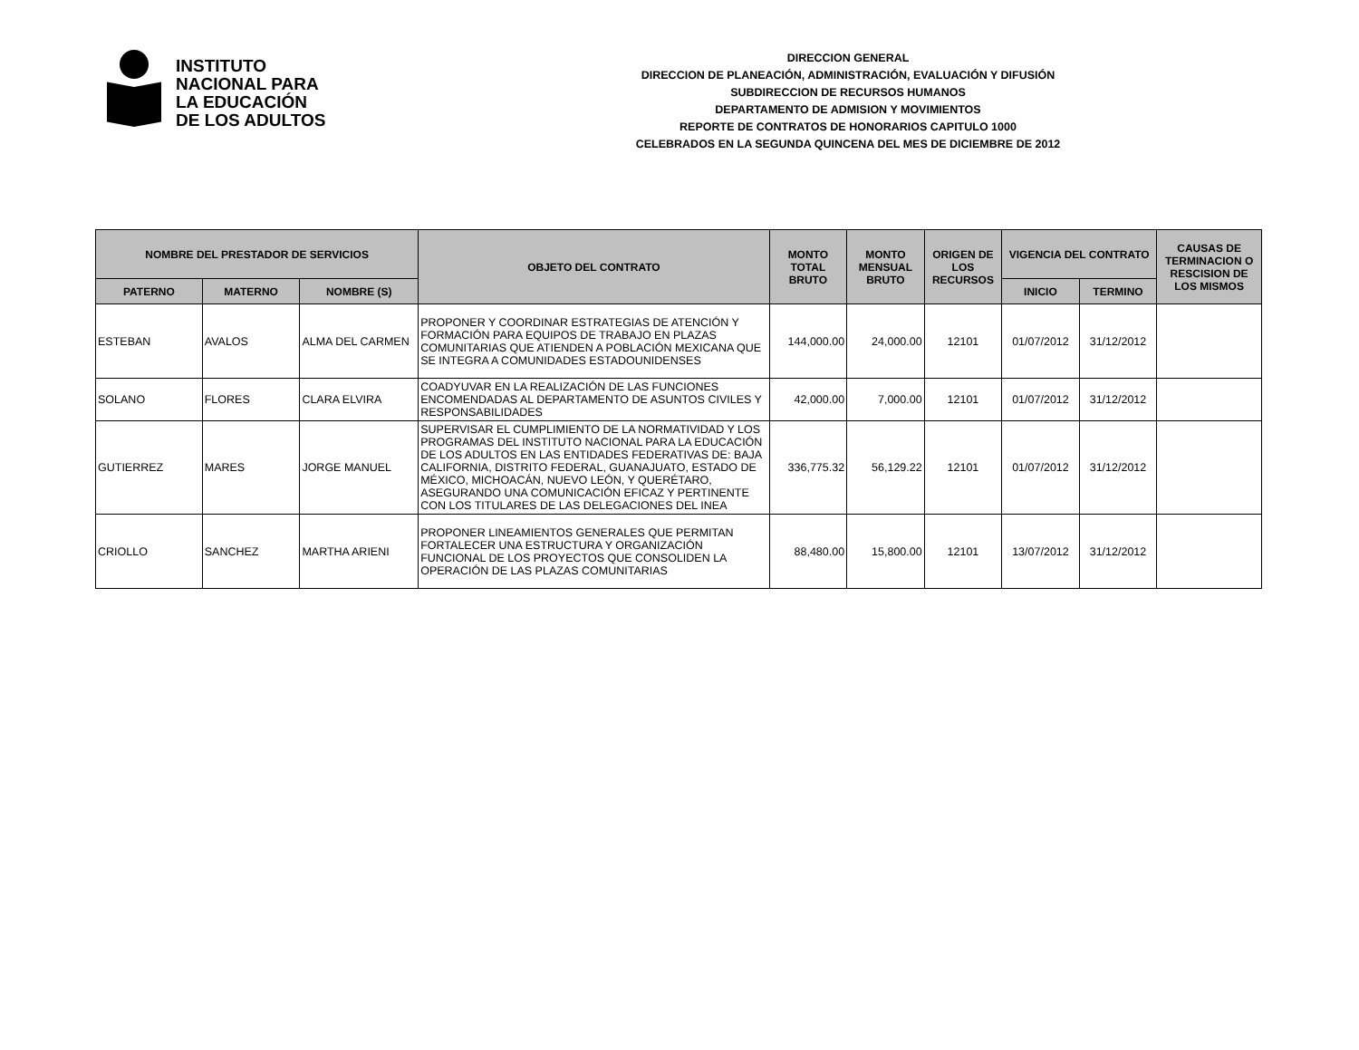INSTITUTO
NACIONAL PARA
LA EDUCACIÓN
DE LOS ADULTOS
DIRECCION GENERAL
DIRECCION DE PLANEACIÓN, ADMINISTRACIÓN, EVALUACIÓN Y DIFUSIÓN
SUBDIRECCION DE RECURSOS HUMANOS
DEPARTAMENTO DE ADMISION Y MOVIMIENTOS
REPORTE DE CONTRATOS DE HONORARIOS CAPITULO 1000
CELEBRADOS EN LA SEGUNDA QUINCENA DEL MES DE DICIEMBRE DE 2012
| NOMBRE DEL PRESTADOR DE SERVICIOS | | | OBJETO DEL CONTRATO | MONTO TOTAL BRUTO | MONTO MENSUAL BRUTO | ORIGEN DE LOS RECURSOS | VIGENCIA DEL CONTRATO | | CAUSAS DE TERMINACION O RESCISION DE LOS MISMOS |
| --- | --- | --- | --- | --- | --- | --- | --- | --- | --- |
| PATERNO | MATERNO | NOMBRE (S) | | | | | INICIO | TERMINO | |
| ESTEBAN | AVALOS | ALMA DEL CARMEN | PROPONER Y COORDINAR ESTRATEGIAS DE ATENCIÓN Y FORMACIÓN PARA EQUIPOS DE TRABAJO EN PLAZAS COMUNITARIAS QUE ATIENDEN A POBLACIÓN MEXICANA QUE SE INTEGRA A COMUNIDADES ESTADOUNIDENSES | 144,000.00 | 24,000.00 | 12101 | 01/07/2012 | 31/12/2012 | |
| SOLANO | FLORES | CLARA ELVIRA | COADYUVAR EN LA REALIZACIÓN DE LAS FUNCIONES ENCOMENDADAS AL DEPARTAMENTO DE ASUNTOS CIVILES Y RESPONSABILIDADES | 42,000.00 | 7,000.00 | 12101 | 01/07/2012 | 31/12/2012 | |
| GUTIERREZ | MARES | JORGE MANUEL | SUPERVISAR EL CUMPLIMIENTO DE LA NORMATIVIDAD Y LOS PROGRAMAS DEL INSTITUTO NACIONAL PARA LA EDUCACIÓN DE LOS ADULTOS EN LAS ENTIDADES FEDERATIVAS DE: BAJA CALIFORNIA, DISTRITO FEDERAL, GUANAJUATO, ESTADO DE MÉXICO, MICHOACÁN, NUEVO LEÓN, Y QUERÉTARO, ASEGURANDO UNA COMUNICACIÓN EFICAZ Y PERTINENTE CON LOS TITULARES DE LAS DELEGACIONES DEL INEA | 336,775.32 | 56,129.22 | 12101 | 01/07/2012 | 31/12/2012 | |
| CRIOLLO | SANCHEZ | MARTHA ARIENI | PROPONER LINEAMIENTOS GENERALES QUE PERMITAN FORTALECER UNA ESTRUCTURA Y ORGANIZACIÓN FUNCIONAL DE LOS PROYECTOS QUE CONSOLIDEN LA OPERACIÓN DE LAS PLAZAS COMUNITARIAS | 88,480.00 | 15,800.00 | 12101 | 13/07/2012 | 31/12/2012 | |